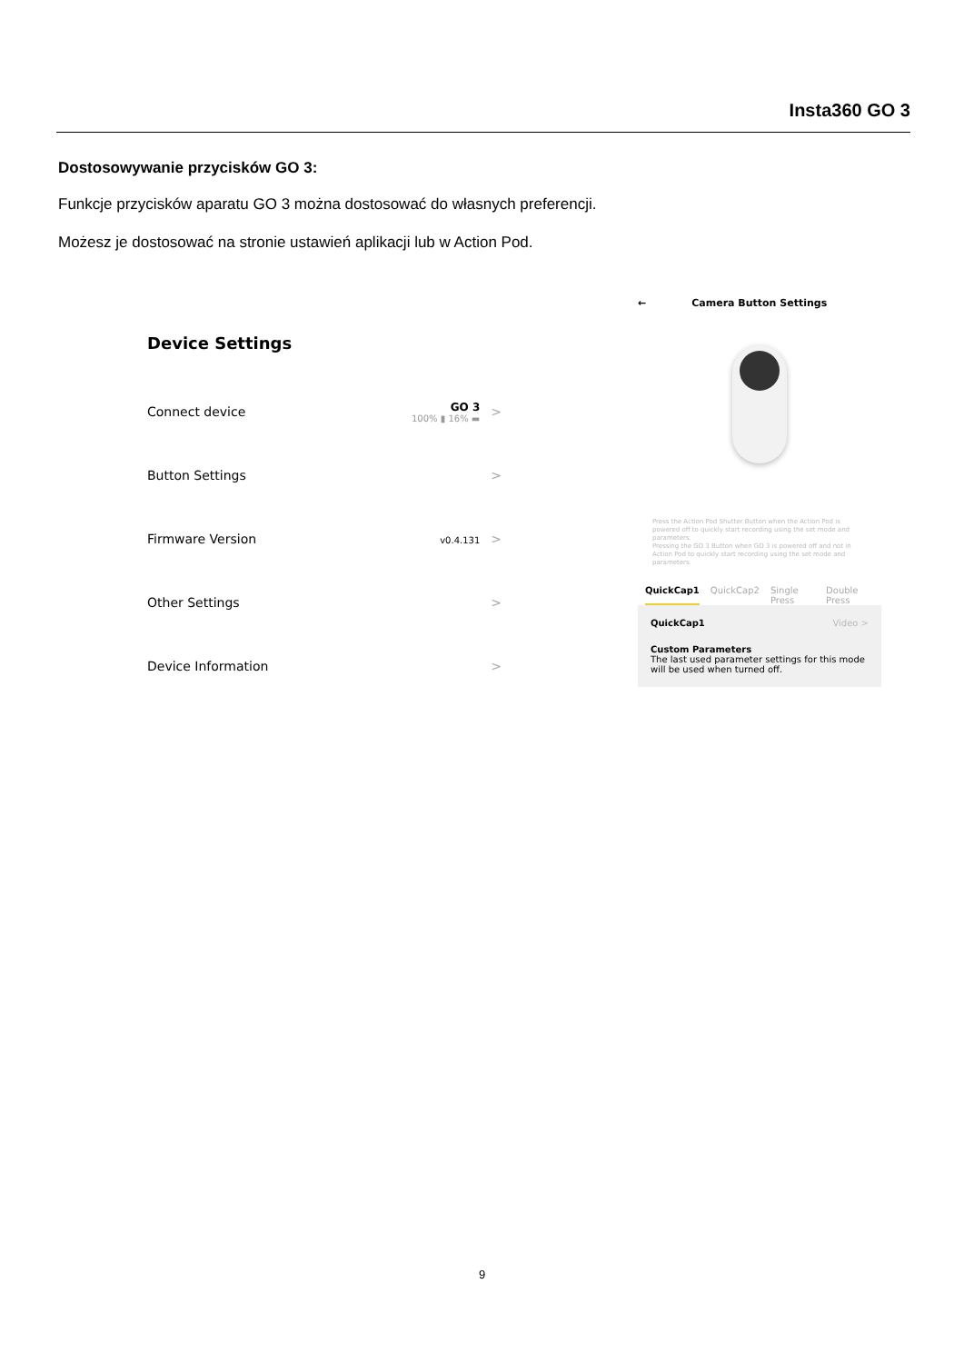Insta360 GO 3
Dostosowywanie przycisków GO 3:
Funkcje przycisków aparatu GO 3 można dostosować do własnych preferencji.
Możesz je dostosować na stronie ustawień aplikacji lub w Action Pod.
Device Settings
Connect device GO 3
100% ▮ 16% ▬ >
Button Settings >
Firmware Version v0.4.131 >
Other Settings >
Device Information >
← Camera Button Settings
Press the Action Pod Shutter Button when the Action Pod is powered off to quickly start recording using the set mode and parameters.
Pressing the GO 3 Button when GO 3 is powered off and not in Action Pod to quickly start recording using the set mode and parameters.
QuickCap1 QuickCap2 Single Press Double Press
QuickCap1 Video >
Custom Parameters
The last used parameter settings for this mode will be used when turned off.
9